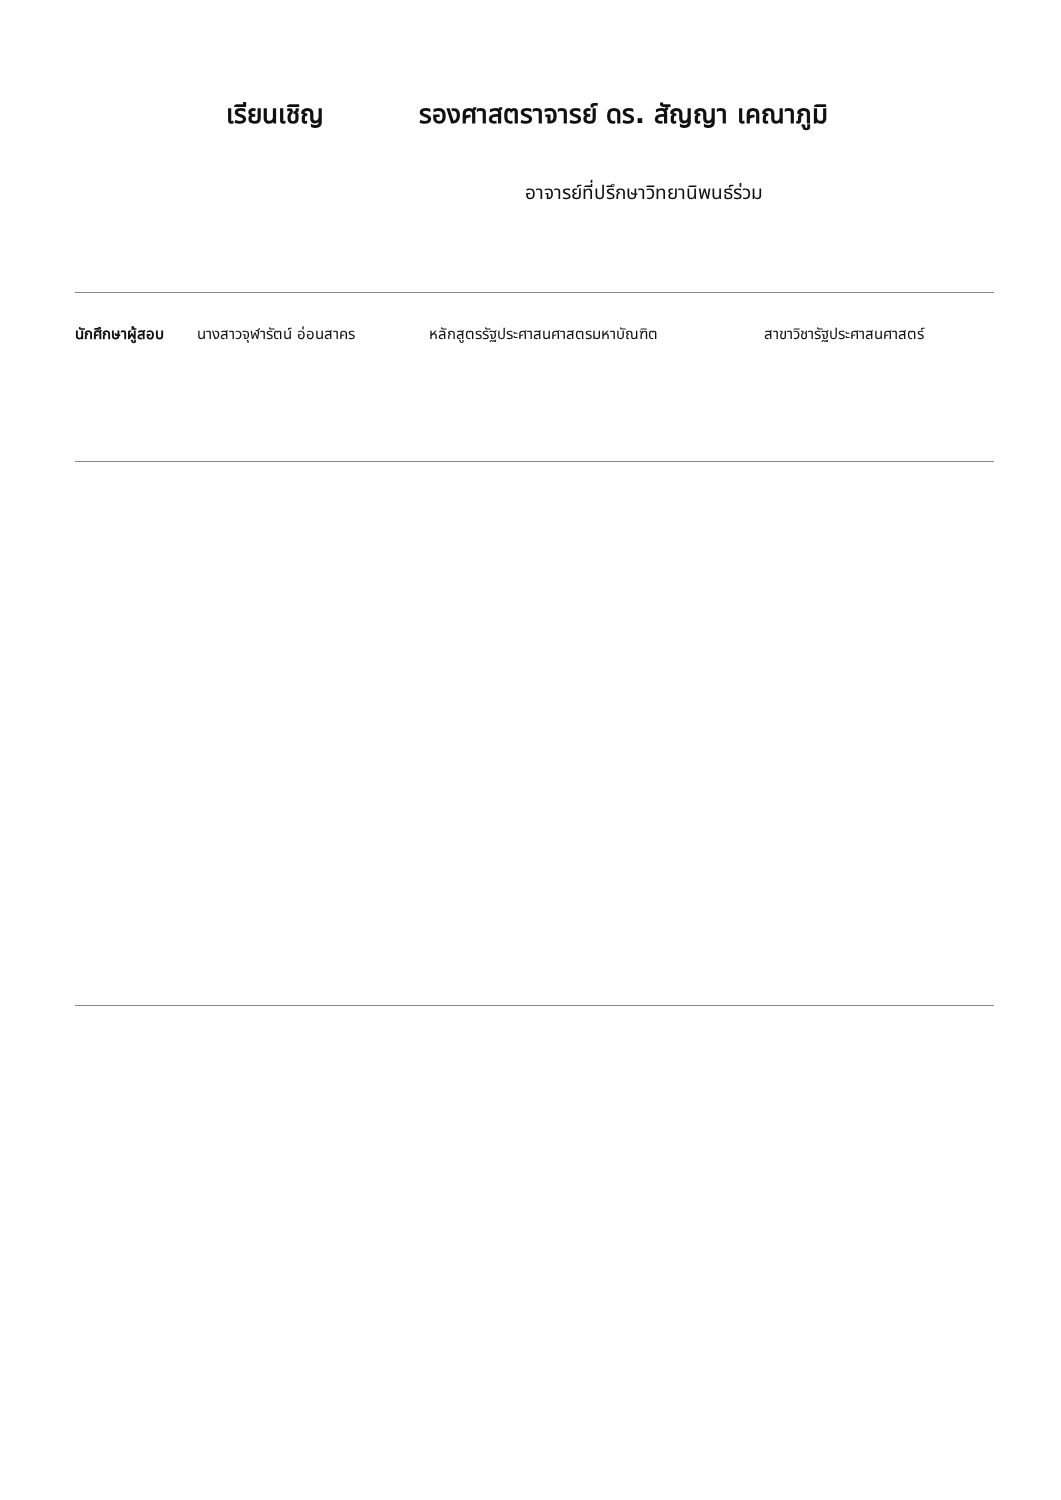เรียนเชิญ รองศาสตราจารย์ ดร. สัญญา เคณาภูมิ
อาจารย์ที่ปรึกษาวิทยานิพนธ์ร่วม
นักศึกษาผู้สอบ นางสาวจุฬารัตน์ อ่อนสาคร หลักสูตรรัฐประศาสนศาสตรมหาบัณฑิต สาขาวิชารัฐประศาสนศาสตร์